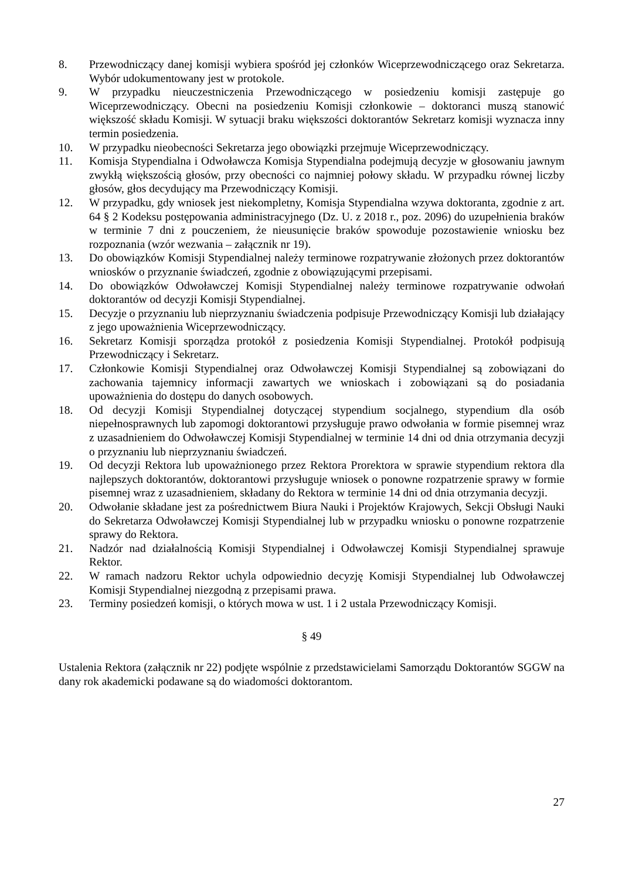8. Przewodniczący danej komisji wybiera spośród jej członków Wiceprzewodniczącego oraz Sekretarza. Wybór udokumentowany jest w protokole.
9. W przypadku nieuczestniczenia Przewodniczącego w posiedzeniu komisji zastępuje go Wiceprzewodniczący. Obecni na posiedzeniu Komisji członkowie – doktoranci muszą stanowić większość składu Komisji. W sytuacji braku większości doktorantów Sekretarz komisji wyznacza inny termin posiedzenia.
10. W przypadku nieobecności Sekretarza jego obowiązki przejmuje Wiceprzewodniczący.
11. Komisja Stypendialna i Odwoławcza Komisja Stypendialna podejmują decyzje w głosowaniu jawnym zwykłą większością głosów, przy obecności co najmniej połowy składu. W przypadku równej liczby głosów, głos decydujący ma Przewodniczący Komisji.
12. W przypadku, gdy wniosek jest niekompletny, Komisja Stypendialna wzywa doktoranta, zgodnie z art. 64 § 2 Kodeksu postępowania administracyjnego (Dz. U. z 2018 r., poz. 2096) do uzupełnienia braków w terminie 7 dni z pouczeniem, że nieusunięcie braków spowoduje pozostawienie wniosku bez rozpoznania (wzór wezwania – załącznik nr 19).
13. Do obowiązków Komisji Stypendialnej należy terminowe rozpatrywanie złożonych przez doktorantów wniosków o przyznanie świadczeń, zgodnie z obowiązującymi przepisami.
14. Do obowiązków Odwoławczej Komisji Stypendialnej należy terminowe rozpatrywanie odwołań doktorantów od decyzji Komisji Stypendialnej.
15. Decyzje o przyznaniu lub nieprzyznaniu świadczenia podpisuje Przewodniczący Komisji lub działający z jego upoważnienia Wiceprzewodniczący.
16. Sekretarz Komisji sporządza protokół z posiedzenia Komisji Stypendialnej. Protokół podpisują Przewodniczący i Sekretarz.
17. Członkowie Komisji Stypendialnej oraz Odwoławczej Komisji Stypendialnej są zobowiązani do zachowania tajemnicy informacji zawartych we wnioskach i zobowiązani są do posiadania upoważnienia do dostępu do danych osobowych.
18. Od decyzji Komisji Stypendialnej dotyczącej stypendium socjalnego, stypendium dla osób niepełnosprawnych lub zapomogi doktorantowi przysługuje prawo odwołania w formie pisemnej wraz z uzasadnieniem do Odwoławczej Komisji Stypendialnej w terminie 14 dni od dnia otrzymania decyzji o przyznaniu lub nieprzyznaniu świadczeń.
19. Od decyzji Rektora lub upoważnionego przez Rektora Prorektora w sprawie stypendium rektora dla najlepszych doktorantów, doktorantowi przysługuje wniosek o ponowne rozpatrzenie sprawy w formie pisemnej wraz z uzasadnieniem, składany do Rektora w terminie 14 dni od dnia otrzymania decyzji.
20. Odwołanie składane jest za pośrednictwem Biura Nauki i Projektów Krajowych, Sekcji Obsługi Nauki do Sekretarza Odwoławczej Komisji Stypendialnej lub w przypadku wniosku o ponowne rozpatrzenie sprawy do Rektora.
21. Nadzór nad działalnością Komisji Stypendialnej i Odwoławczej Komisji Stypendialnej sprawuje Rektor.
22. W ramach nadzoru Rektor uchyla odpowiednio decyzję Komisji Stypendialnej lub Odwoławczej Komisji Stypendialnej niezgodną z przepisami prawa.
23. Terminy posiedzeń komisji, o których mowa w ust. 1 i 2 ustala Przewodniczący Komisji.
§ 49
Ustalenia Rektora (załącznik nr 22) podjęte wspólnie z przedstawicielami Samorządu Doktorantów SGGW na dany rok akademicki podawane są do wiadomości doktorantom.
27